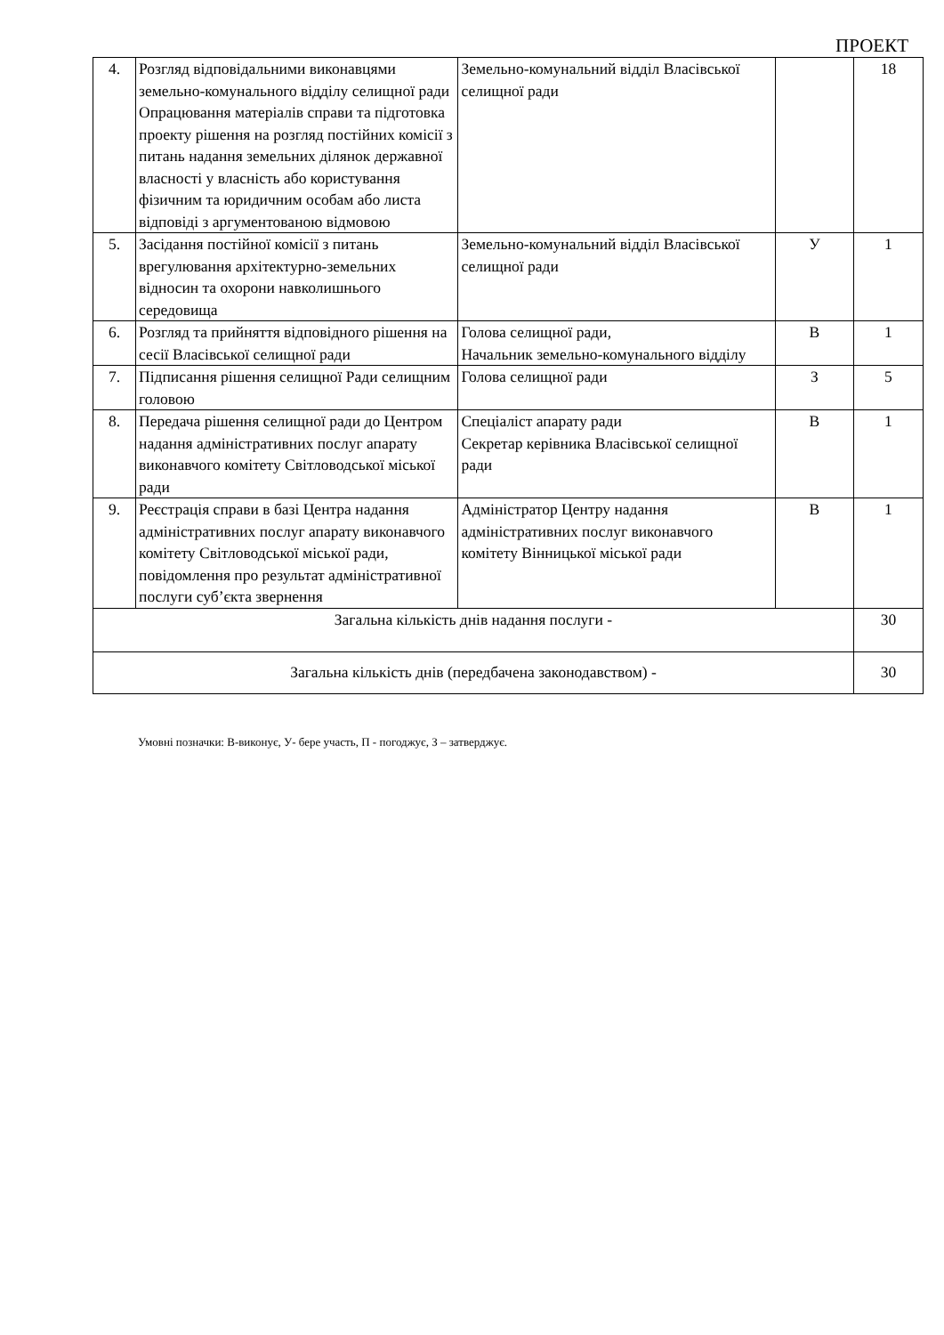ПРОЕКТ
| 4. | Розгляд відповідальними виконавцями земельно-комунального відділу селищної ради Опрацювання матеріалів справи та підготовка проекту рішення на розгляд постійних комісії з питань надання земельних ділянок державної власності у власність або користування фізичним та юридичним особам або листа відповіді з аргументованою відмовою | Земельно-комунальний відділ Власівської селищної ради | | 18 |
| 5. | Засідання постійної комісії з питань врегулювання архітектурно-земельних відносин та охорони навколишнього середовища | Земельно-комунальний відділ Власівської селищної ради | У | 1 |
| 6. | Розгляд та прийняття відповідного рішення на сесії Власівської селищної ради | Голова селищної ради, Начальник земельно-комунального відділу | В | 1 |
| 7. | Підписання рішення селищної Ради селищним головою | Голова селищної ради | З | 5 |
| 8. | Передача рішення селищної ради до Центром надання адміністративних послуг апарату виконавчого комітету Світловодської міської ради | Спеціаліст апарату ради Секретар керівника Власівської селищної ради | В | 1 |
| 9. | Реєстрація справи в базі Центра надання адміністративних послуг апарату виконавчого комітету Світловодської міської ради, повідомлення про результат адміністративної послуги суб’єкта звернення | Адміністратор Центру надання адміністративних послуг виконавчого комітету Вінницької міської ради | В | 1 |
| Загальна кількість днів надання послуги - | | | | 30 |
| Загальна кількість днів (передбачена законодавством) - | | | | 30 |
Умовні позначки: В-виконує, У- бере участь, П - погоджує, З – затверджує.